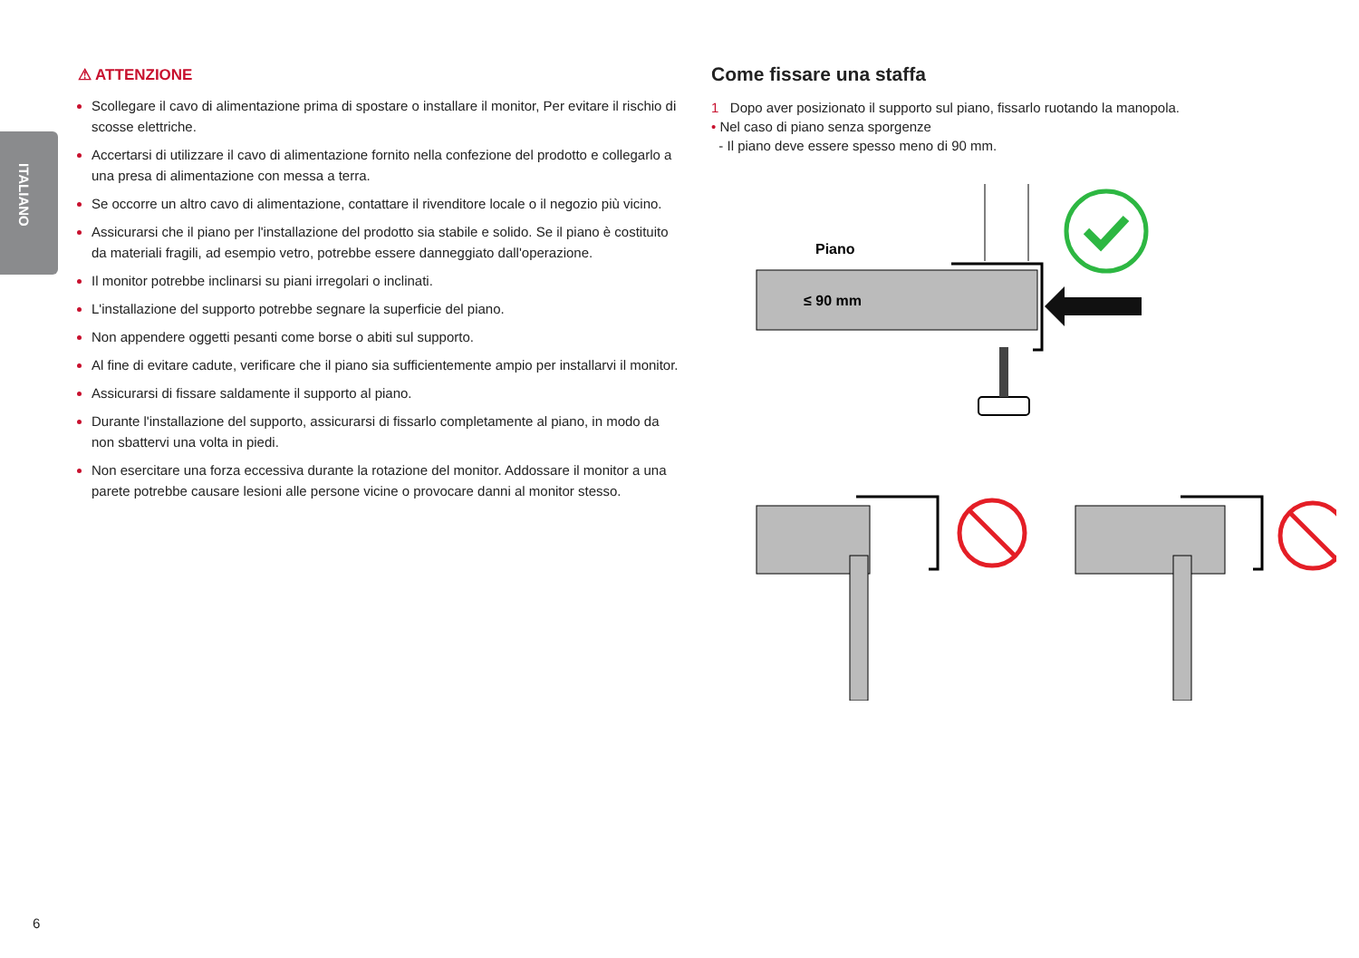ITALIANO
⚠ ATTENZIONE
Scollegare il cavo di alimentazione prima di spostare o installare il monitor, Per evitare il rischio di scosse elettriche.
Accertarsi di utilizzare il cavo di alimentazione fornito nella confezione del prodotto e collegarlo a una presa di alimentazione con messa a terra.
Se occorre un altro cavo di alimentazione, contattare il rivenditore locale o il negozio più vicino.
Assicurarsi che il piano per l'installazione del prodotto sia stabile e solido. Se il piano è costituito da materiali fragili, ad esempio vetro, potrebbe essere danneggiato dall'operazione.
Il monitor potrebbe inclinarsi su piani irregolari o inclinati.
L'installazione del supporto potrebbe segnare la superficie del piano.
Non appendere oggetti pesanti come borse o abiti sul supporto.
Al fine di evitare cadute, verificare che il piano sia sufficientemente ampio per installarvi il monitor.
Assicurarsi di fissare saldamente il supporto al piano.
Durante l'installazione del supporto, assicurarsi di fissarlo completamente al piano, in modo da non sbattervi una volta in piedi.
Non esercitare una forza eccessiva durante la rotazione del monitor. Addossare il monitor a una parete potrebbe causare lesioni alle persone vicine o provocare danni al monitor stesso.
Come fissare una staffa
1 Dopo aver posizionato il supporto sul piano, fissarlo ruotando la manopola.
• Nel caso di piano senza sporgenze
- Il piano deve essere spesso meno di 90 mm.
Piano
≤ 90 mm
6